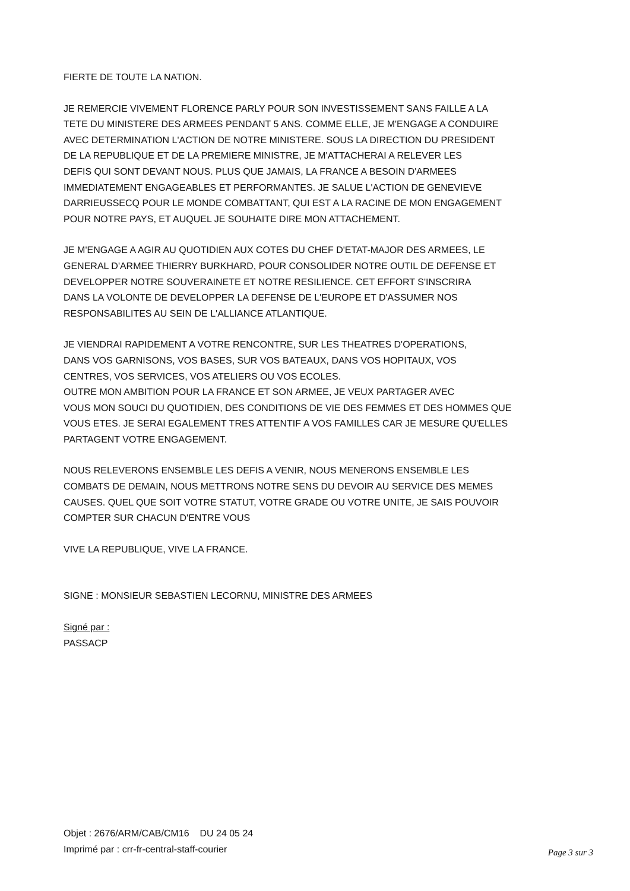FIERTE DE TOUTE LA NATION.
JE REMERCIE VIVEMENT FLORENCE PARLY POUR SON INVESTISSEMENT SANS FAILLE A LA
TETE DU MINISTERE DES ARMEES PENDANT 5 ANS. COMME ELLE, JE M'ENGAGE A CONDUIRE
AVEC DETERMINATION L'ACTION DE NOTRE MINISTERE. SOUS LA DIRECTION DU PRESIDENT
DE LA REPUBLIQUE ET DE LA PREMIERE MINISTRE, JE M'ATTACHERAI A RELEVER LES
DEFIS QUI SONT DEVANT NOUS. PLUS QUE JAMAIS, LA FRANCE A BESOIN D'ARMEES
IMMEDIATEMENT ENGAGEABLES ET PERFORMANTES. JE SALUE L'ACTION DE GENEVIEVE
DARRIEUSSECQ POUR LE MONDE COMBATTANT, QUI EST A LA RACINE DE MON ENGAGEMENT
POUR NOTRE PAYS, ET AUQUEL JE SOUHAITE DIRE MON ATTACHEMENT.
JE M'ENGAGE A AGIR AU QUOTIDIEN AUX COTES DU CHEF D'ETAT-MAJOR DES ARMEES, LE
GENERAL D'ARMEE THIERRY BURKHARD, POUR CONSOLIDER NOTRE OUTIL DE DEFENSE ET
DEVELOPPER NOTRE SOUVERAINETE ET NOTRE RESILIENCE. CET EFFORT S'INSCRIRA
DANS LA VOLONTE DE DEVELOPPER LA DEFENSE DE L'EUROPE ET D'ASSUMER NOS
RESPONSABILITES AU SEIN DE L'ALLIANCE ATLANTIQUE.
JE VIENDRAI RAPIDEMENT A VOTRE RENCONTRE, SUR LES THEATRES D'OPERATIONS,
DANS VOS GARNISONS, VOS BASES, SUR VOS BATEAUX, DANS VOS HOPITAUX, VOS
CENTRES, VOS SERVICES, VOS ATELIERS OU VOS ECOLES.
OUTRE MON AMBITION POUR LA FRANCE ET SON ARMEE, JE VEUX PARTAGER AVEC
VOUS MON SOUCI DU QUOTIDIEN, DES CONDITIONS DE VIE DES FEMMES ET DES HOMMES QUE
VOUS ETES. JE SERAI EGALEMENT TRES ATTENTIF A VOS FAMILLES CAR JE MESURE QU'ELLES
PARTAGENT VOTRE ENGAGEMENT.
NOUS RELEVERONS ENSEMBLE LES DEFIS A VENIR, NOUS MENERONS ENSEMBLE LES
COMBATS DE DEMAIN, NOUS METTRONS NOTRE SENS DU DEVOIR AU SERVICE DES MEMES
CAUSES. QUEL QUE SOIT VOTRE STATUT, VOTRE GRADE OU VOTRE UNITE, JE SAIS POUVOIR
COMPTER SUR CHACUN D'ENTRE VOUS
VIVE LA REPUBLIQUE, VIVE LA FRANCE.
SIGNE : MONSIEUR SEBASTIEN LECORNU, MINISTRE DES ARMEES
Signé par :
PASSACP
Objet : 2676/ARM/CAB/CM16 DU 24 05 24
Imprimé par : crr-fr-central-staff-courier
Page 3 sur 3